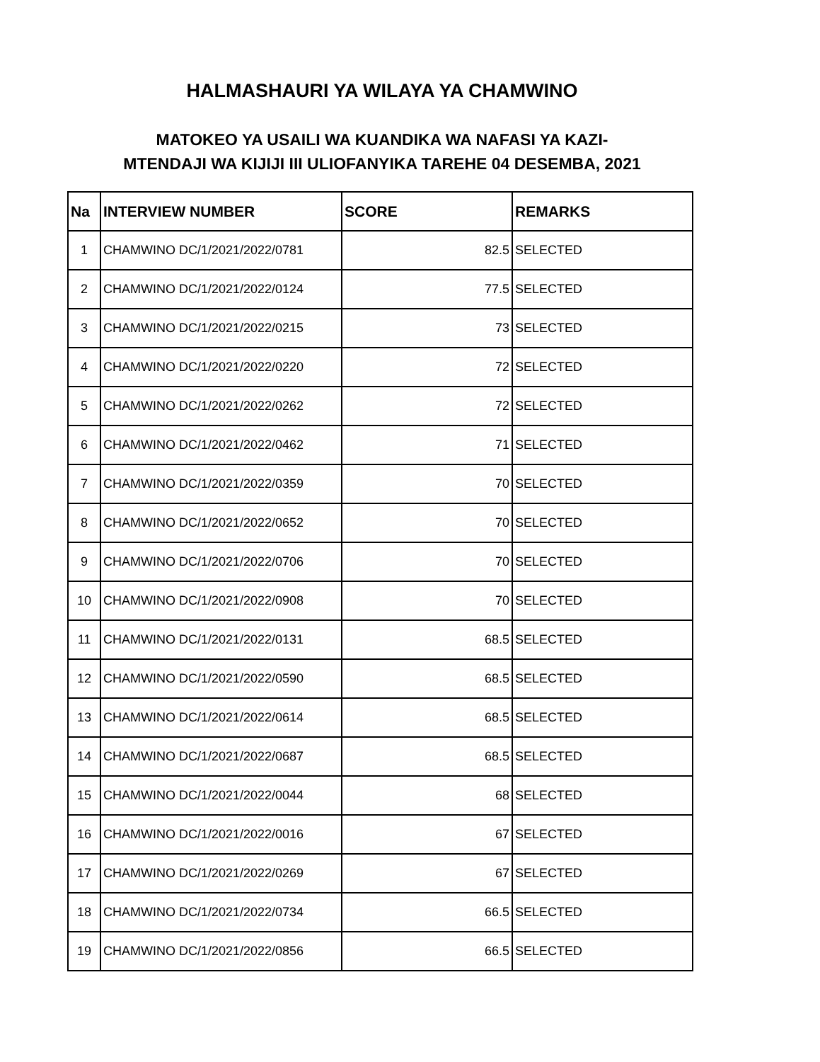HALMASHAURI YA WILAYA YA CHAMWINO
MATOKEO YA USAILI WA KUANDIKA WA NAFASI YA KAZI-
MTENDAJI WA KIJIJI III ULIOFANYIKA TAREHE 04 DESEMBA, 2021
| Na | INTERVIEW NUMBER | SCORE | REMARKS |
| --- | --- | --- | --- |
| 1 | CHAMWINO DC/1/2021/2022/0781 | 82.5 | SELECTED |
| 2 | CHAMWINO DC/1/2021/2022/0124 | 77.5 | SELECTED |
| 3 | CHAMWINO DC/1/2021/2022/0215 | 73 | SELECTED |
| 4 | CHAMWINO DC/1/2021/2022/0220 | 72 | SELECTED |
| 5 | CHAMWINO DC/1/2021/2022/0262 | 72 | SELECTED |
| 6 | CHAMWINO DC/1/2021/2022/0462 | 71 | SELECTED |
| 7 | CHAMWINO DC/1/2021/2022/0359 | 70 | SELECTED |
| 8 | CHAMWINO DC/1/2021/2022/0652 | 70 | SELECTED |
| 9 | CHAMWINO DC/1/2021/2022/0706 | 70 | SELECTED |
| 10 | CHAMWINO DC/1/2021/2022/0908 | 70 | SELECTED |
| 11 | CHAMWINO DC/1/2021/2022/0131 | 68.5 | SELECTED |
| 12 | CHAMWINO DC/1/2021/2022/0590 | 68.5 | SELECTED |
| 13 | CHAMWINO DC/1/2021/2022/0614 | 68.5 | SELECTED |
| 14 | CHAMWINO DC/1/2021/2022/0687 | 68.5 | SELECTED |
| 15 | CHAMWINO DC/1/2021/2022/0044 | 68 | SELECTED |
| 16 | CHAMWINO DC/1/2021/2022/0016 | 67 | SELECTED |
| 17 | CHAMWINO DC/1/2021/2022/0269 | 67 | SELECTED |
| 18 | CHAMWINO DC/1/2021/2022/0734 | 66.5 | SELECTED |
| 19 | CHAMWINO DC/1/2021/2022/0856 | 66.5 | SELECTED |